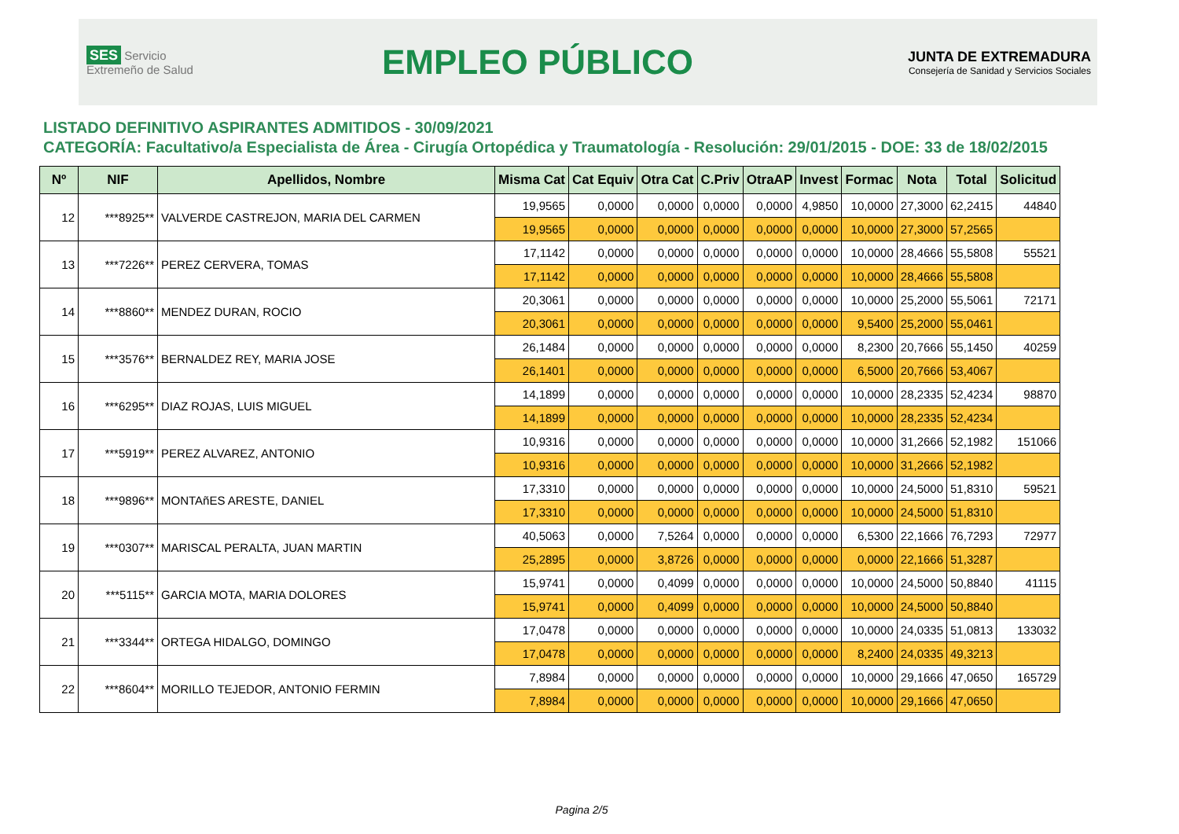SES Servicio Extremeño de Salud
EMPLEO PÚBLICO
JUNTA DE EXTREMADURA
Consejería de Sanidad y Servicios Sociales
LISTADO DEFINITIVO ASPIRANTES ADMITIDOS - 30/09/2021
CATEGORÍA: Facultativo/a Especialista de Área - Cirugía Ortopédica y Traumatología - Resolución: 29/01/2015 - DOE: 33 de 18/02/2015
| Nº | NIF | Apellidos, Nombre | Misma Cat | Cat Equiv | Otra Cat | C.Priv | OtraAP | Invest | Formac | Nota | Total | Solicitud |
| --- | --- | --- | --- | --- | --- | --- | --- | --- | --- | --- | --- | --- |
| 12 | ***8925** | VALVERDE CASTREJON, MARIA DEL CARMEN | 19,9565 | 0,0000 | 0,0000 | 0,0000 | 0,0000 | 4,9850 | 10,0000 | 27,3000 | 62,2415 | 44840 |
| | | | 19,9565 | 0,0000 | 0,0000 | 0,0000 | 0,0000 | 0,0000 | 10,0000 | 27,3000 | 57,2565 | |
| 13 | ***7226** | PEREZ CERVERA, TOMAS | 17,1142 | 0,0000 | 0,0000 | 0,0000 | 0,0000 | 0,0000 | 10,0000 | 28,4666 | 55,5808 | 55521 |
| | | | 17,1142 | 0,0000 | 0,0000 | 0,0000 | 0,0000 | 0,0000 | 10,0000 | 28,4666 | 55,5808 | |
| 14 | ***8860** | MENDEZ DURAN, ROCIO | 20,3061 | 0,0000 | 0,0000 | 0,0000 | 0,0000 | 0,0000 | 10,0000 | 25,2000 | 55,5061 | 72171 |
| | | | 20,3061 | 0,0000 | 0,0000 | 0,0000 | 0,0000 | 0,0000 | 9,5400 | 25,2000 | 55,0461 | |
| 15 | ***3576** | BERNALDEZ REY, MARIA JOSE | 26,1484 | 0,0000 | 0,0000 | 0,0000 | 0,0000 | 0,0000 | 8,2300 | 20,7666 | 55,1450 | 40259 |
| | | | 26,1401 | 0,0000 | 0,0000 | 0,0000 | 0,0000 | 0,0000 | 6,5000 | 20,7666 | 53,4067 | |
| 16 | ***6295** | DIAZ ROJAS, LUIS MIGUEL | 14,1899 | 0,0000 | 0,0000 | 0,0000 | 0,0000 | 0,0000 | 10,0000 | 28,2335 | 52,4234 | 98870 |
| | | | 14,1899 | 0,0000 | 0,0000 | 0,0000 | 0,0000 | 0,0000 | 10,0000 | 28,2335 | 52,4234 | |
| 17 | ***5919** | PEREZ ALVAREZ, ANTONIO | 10,9316 | 0,0000 | 0,0000 | 0,0000 | 0,0000 | 0,0000 | 10,0000 | 31,2666 | 52,1982 | 151066 |
| | | | 10,9316 | 0,0000 | 0,0000 | 0,0000 | 0,0000 | 0,0000 | 10,0000 | 31,2666 | 52,1982 | |
| 18 | ***9896** | MONTAñES ARESTE, DANIEL | 17,3310 | 0,0000 | 0,0000 | 0,0000 | 0,0000 | 0,0000 | 10,0000 | 24,5000 | 51,8310 | 59521 |
| | | | 17,3310 | 0,0000 | 0,0000 | 0,0000 | 0,0000 | 0,0000 | 10,0000 | 24,5000 | 51,8310 | |
| 19 | ***0307** | MARISCAL PERALTA, JUAN MARTIN | 40,5063 | 0,0000 | 7,5264 | 0,0000 | 0,0000 | 0,0000 | 6,5300 | 22,1666 | 76,7293 | 72977 |
| | | | 25,2895 | 0,0000 | 3,8726 | 0,0000 | 0,0000 | 0,0000 | 0,0000 | 22,1666 | 51,3287 | |
| 20 | ***5115** | GARCIA MOTA, MARIA DOLORES | 15,9741 | 0,0000 | 0,4099 | 0,0000 | 0,0000 | 0,0000 | 10,0000 | 24,5000 | 50,8840 | 41115 |
| | | | 15,9741 | 0,0000 | 0,4099 | 0,0000 | 0,0000 | 0,0000 | 10,0000 | 24,5000 | 50,8840 | |
| 21 | ***3344** | ORTEGA HIDALGO, DOMINGO | 17,0478 | 0,0000 | 0,0000 | 0,0000 | 0,0000 | 0,0000 | 10,0000 | 24,0335 | 51,0813 | 133032 |
| | | | 17,0478 | 0,0000 | 0,0000 | 0,0000 | 0,0000 | 0,0000 | 8,2400 | 24,0335 | 49,3213 | |
| 22 | ***8604** | MORILLO TEJEDOR, ANTONIO FERMIN | 7,8984 | 0,0000 | 0,0000 | 0,0000 | 0,0000 | 0,0000 | 10,0000 | 29,1666 | 47,0650 | 165729 |
| | | | 7,8984 | 0,0000 | 0,0000 | 0,0000 | 0,0000 | 0,0000 | 10,0000 | 29,1666 | 47,0650 | |
Pagina 2/5